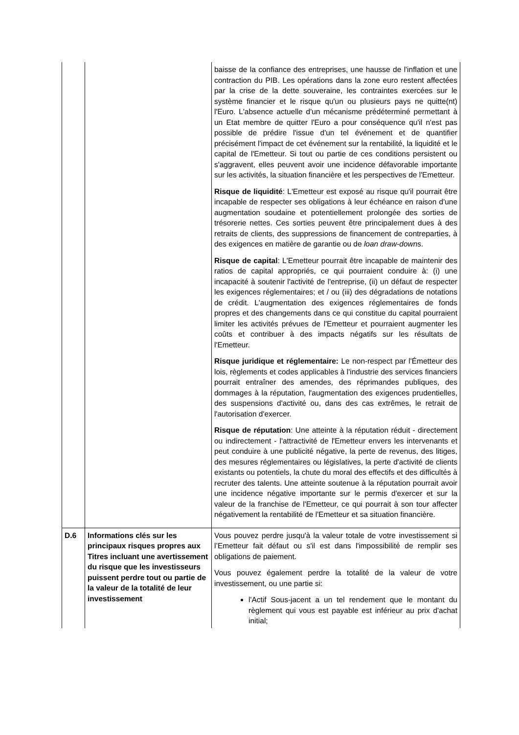| | | baisse de la confiance des entreprises, une hausse de l'inflation et une contraction du PIB. Les opérations dans la zone euro restent affectées par la crise de la dette souveraine, les contraintes exercées sur le système financier et le risque qu'un ou plusieurs pays ne quitte(nt) l'Euro. L'absence actuelle d'un mécanisme prédéterminé permettant à un Etat membre de quitter l'Euro a pour conséquence qu'il n'est pas possible de prédire l'issue d'un tel événement et de quantifier précisément l'impact de cet événement sur la rentabilité, la liquidité et le capital de l'Emetteur. Si tout ou partie de ces conditions persistent ou s'aggravent, elles peuvent avoir une incidence défavorable importante sur les activités, la situation financière et les perspectives de l'Emetteur. Risque de liquidité : L'Emetteur est exposé au risque qu'il pourrait être incapable de respecter ses obligations à leur échéance en raison d'une augmentation soudaine et potentiellement prolongée des sorties de trésorerie nettes. Ces sorties peuvent être principalement dues à des retraits de clients, des suppressions de financement de contreparties, à des exigences en matière de garantie ou de loan draw-downs . Risque de capital : L'Emetteur pourrait être incapable de maintenir des ratios de capital appropriés, ce qui pourraient conduire à: (i) une incapacité à soutenir l'activité de l'entreprise, (ii) un défaut de respecter les exigences réglementaires; et / ou (iii) des dégradations de notations de crédit. L'augmentation des exigences réglementaires de fonds propres et des changements dans ce qui constitue du capital pourraient limiter les activités prévues de l'Emetteur et pourraient augmenter les coûts et contribuer à des impacts négatifs sur les résultats de l'Emetteur. Risque juridique et réglementaire: Le non-respect par l'Émetteur des lois, règlements et codes applicables à l'industrie des services financiers pourrait entraîner des amendes, des réprimandes publiques, des dommages à la réputation, l'augmentation des exigences prudentielles, des suspensions d'activité ou, dans des cas extrêmes, le retrait de l'autorisation d'exercer. Risque de réputation : Une atteinte à la réputation réduit - directement ou indirectement - l'attractivité de l'Emetteur envers les intervenants et peut conduire à une publicité négative, la perte de revenus, des litiges, des mesures réglementaires ou législatives, la perte d'activité de clients existants ou potentiels, la chute du moral des effectifs et des difficultés à recruter des talents. Une atteinte soutenue à la réputation pourrait avoir une incidence négative importante sur le permis d'exercer et sur la valeur de la franchise de l'Emetteur, ce qui pourrait à son tour affecter négativement la rentabilité de l'Emetteur et sa situation financière. |
| D.6 | Informations clés sur les principaux risques propres aux Titres incluant une avertissement du risque que les investisseurs puissent perdre tout ou partie de la valeur de la totalité de leur investissement | Vous pouvez perdre jusqu'à la valeur totale de votre investissement si l’Emetteur fait défaut ou s'il est dans l'impossibilité de remplir ses obligations de paiement. Vous pouvez également perdre la totalité de la valeur de votre investissement, ou une partie si: l'Actif Sous-jacent a un tel rendement que le montant du règlement qui vous est payable est inférieur au prix d'achat initial; |